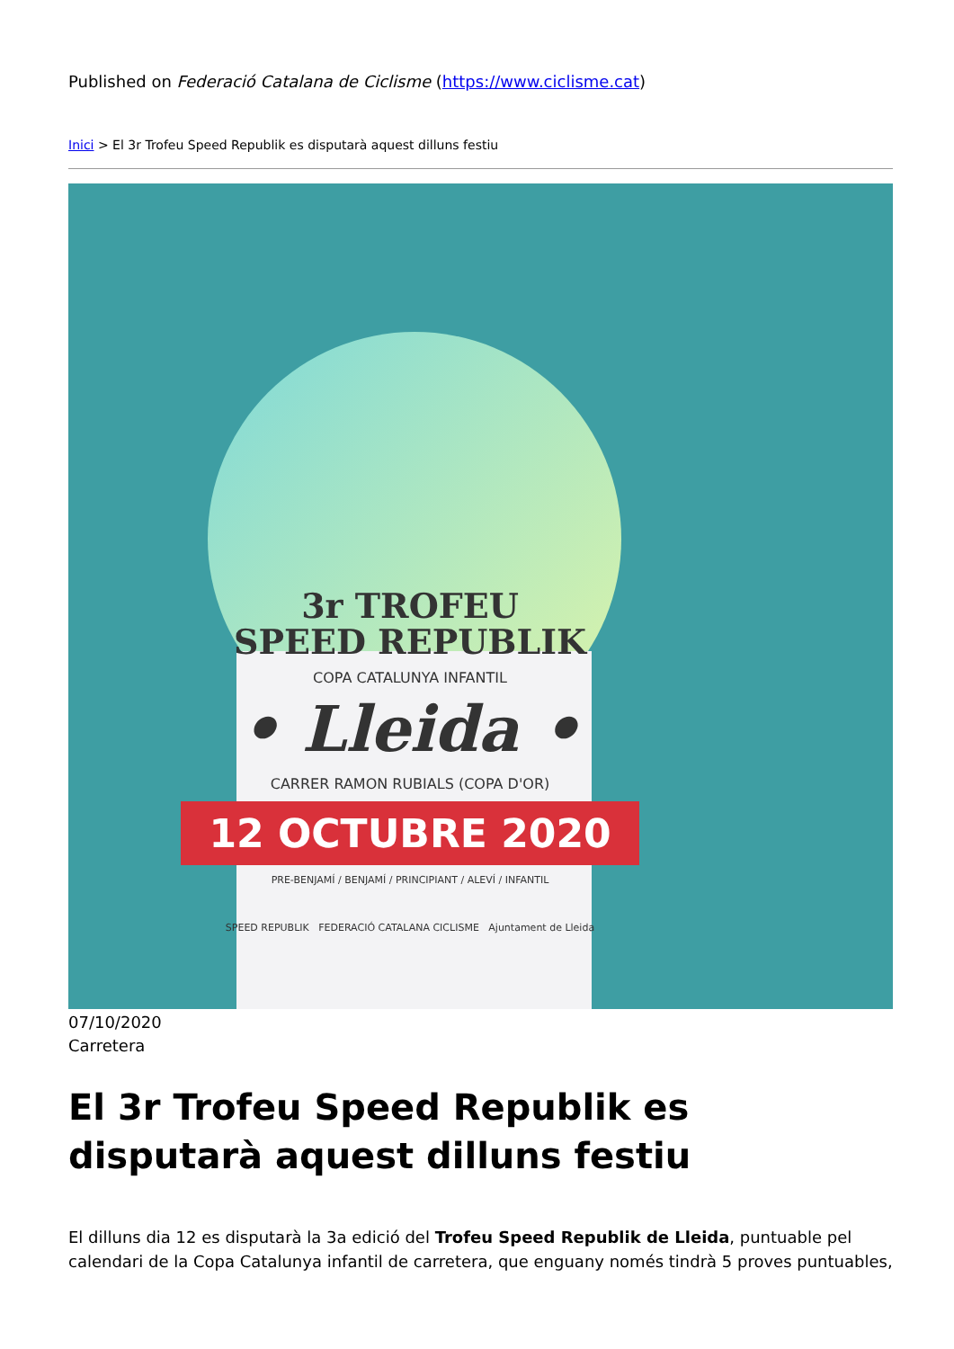Published on Federació Catalana de Ciclisme (https://www.ciclisme.cat)
Inici > El 3r Trofeu Speed Republik es disputarà aquest dilluns festiu
3r TROFEU
SPEED REPUBLIK
COPA CATALUNYA INFANTIL
• Lleida •
CARRER RAMON RUBIALS (COPA D'OR)
12 OCTUBRE 2020
PRE-BENJAMÍ / BENJAMÍ / PRINCIPIANT / ALEVÍ / INFANTIL
SPEED REPUBLIK FEDERACIÓ CATALANA CICLISME Ajuntament de Lleida
07/10/2020
Carretera
El 3r Trofeu Speed Republik es disputarà aquest dilluns festiu
El dilluns dia 12 es disputarà la 3a edició del Trofeu Speed Republik de Lleida, puntuable pel calendari de la Copa Catalunya infantil de carretera, que enguany només tindrà 5 proves puntuables,